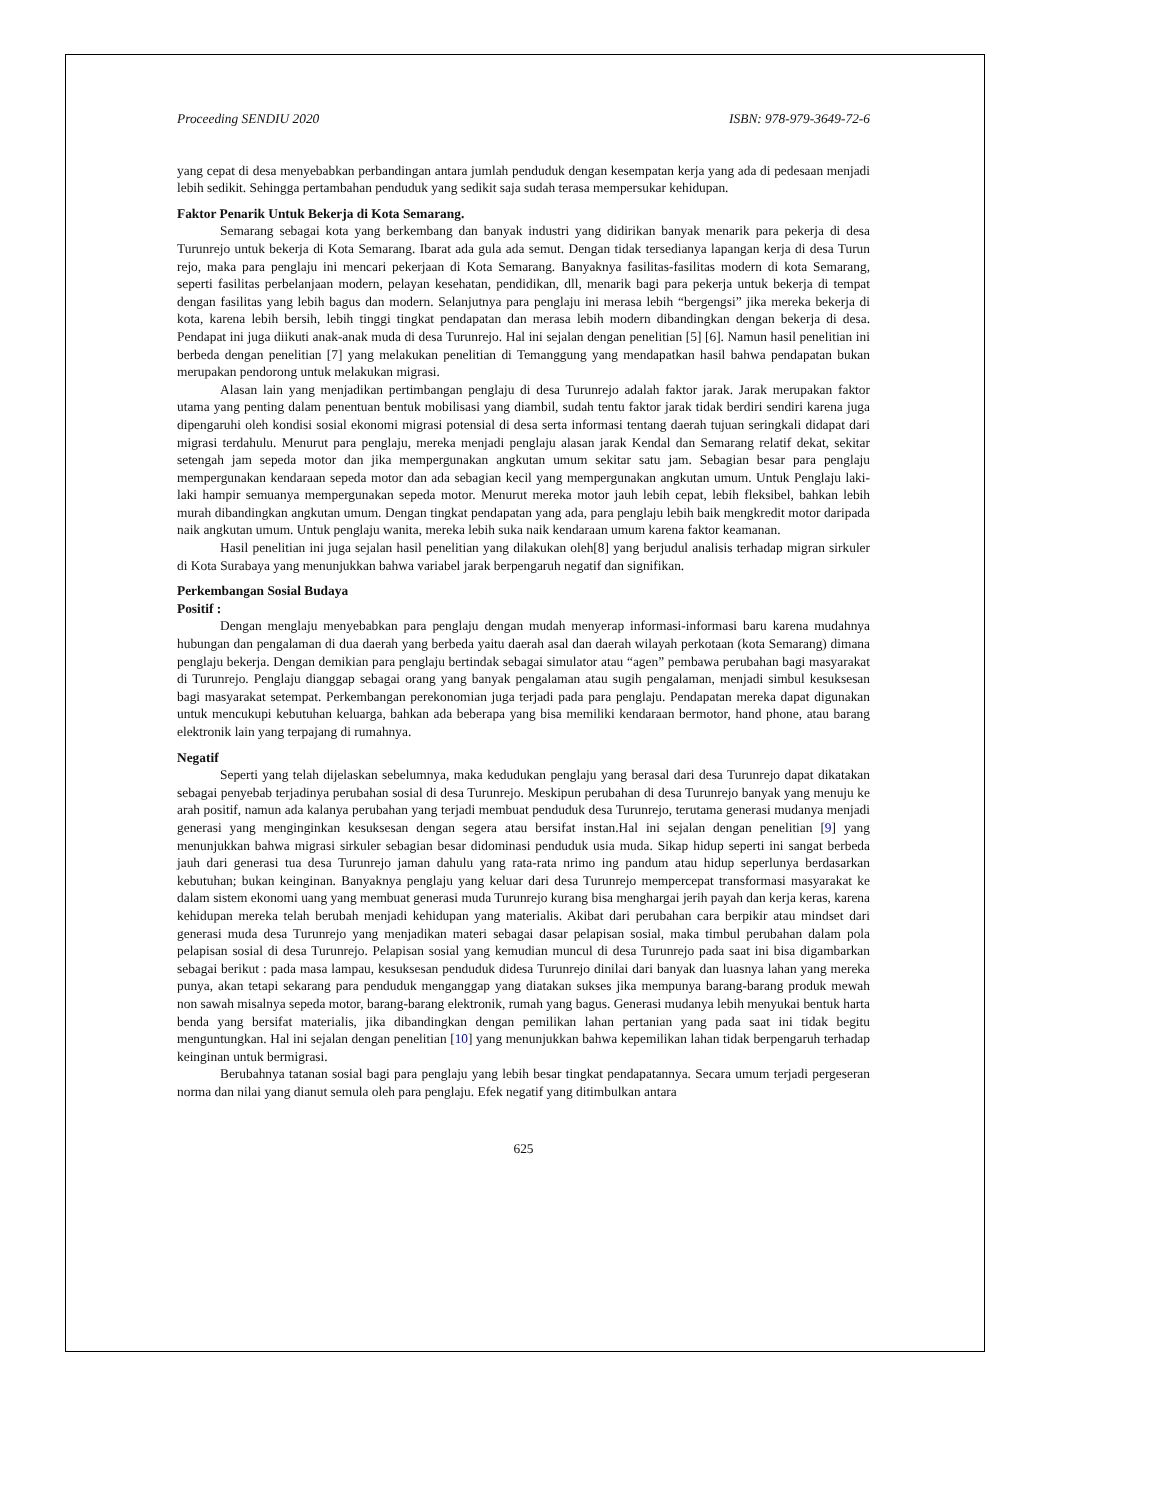Proceeding SENDIU 2020 ISBN: 978-979-3649-72-6
yang cepat di desa menyebabkan perbandingan antara jumlah penduduk dengan kesempatan kerja yang ada di pedesaan menjadi lebih sedikit. Sehingga pertambahan penduduk yang sedikit saja sudah terasa mempersukar kehidupan.
Faktor Penarik Untuk Bekerja di Kota Semarang.
Semarang sebagai kota yang berkembang dan banyak industri yang didirikan banyak menarik para pekerja di desa Turunrejo untuk bekerja di Kota Semarang. Ibarat ada gula ada semut. Dengan tidak tersedianya lapangan kerja di desa Turun rejo, maka para penglaju ini mencari pekerjaan di Kota Semarang. Banyaknya fasilitas-fasilitas modern di kota Semarang, seperti fasilitas perbelanjaan modern, pelayan kesehatan, pendidikan, dll, menarik bagi para pekerja untuk bekerja di tempat dengan fasilitas yang lebih bagus dan modern. Selanjutnya para penglaju ini merasa lebih “bergengsi” jika mereka bekerja di kota, karena lebih bersih, lebih tinggi tingkat pendapatan dan merasa lebih modern dibandingkan dengan bekerja di desa. Pendapat ini juga diikuti anak-anak muda di desa Turunrejo. Hal ini sejalan dengan penelitian [5] [6]. Namun hasil penelitian ini berbeda dengan penelitian [7] yang melakukan penelitian di Temanggung yang mendapatkan hasil bahwa pendapatan bukan merupakan pendorong untuk melakukan migrasi.
Alasan lain yang menjadikan pertimbangan penglaju di desa Turunrejo adalah faktor jarak. Jarak merupakan faktor utama yang penting dalam penentuan bentuk mobilisasi yang diambil, sudah tentu faktor jarak tidak berdiri sendiri karena juga dipengaruhi oleh kondisi sosial ekonomi migrasi potensial di desa serta informasi tentang daerah tujuan seringkali didapat dari migrasi terdahulu. Menurut para penglaju, mereka menjadi penglaju alasan jarak Kendal dan Semarang relatif dekat, sekitar setengah jam sepeda motor dan jika mempergunakan angkutan umum sekitar satu jam. Sebagian besar para penglaju mempergunakan kendaraan sepeda motor dan ada sebagian kecil yang mempergunakan angkutan umum. Untuk Penglaju laki-laki hampir semuanya mempergunakan sepeda motor. Menurut mereka motor jauh lebih cepat, lebih fleksibel, bahkan lebih murah dibandingkan angkutan umum. Dengan tingkat pendapatan yang ada, para penglaju lebih baik mengkredit motor daripada naik angkutan umum. Untuk penglaju wanita, mereka lebih suka naik kendaraan umum karena faktor keamanan.
Hasil penelitian ini juga sejalan hasil penelitian yang dilakukan oleh[8] yang berjudul analisis terhadap migran sirkuler di Kota Surabaya yang menunjukkan bahwa variabel jarak berpengaruh negatif dan signifikan.
Perkembangan Sosial Budaya
Positif :
Dengan menglaju menyebabkan para penglaju dengan mudah menyerap informasi-informasi baru karena mudahnya hubungan dan pengalaman di dua daerah yang berbeda yaitu daerah asal dan daerah wilayah perkotaan (kota Semarang) dimana penglaju bekerja. Dengan demikian para penglaju bertindak sebagai simulator atau “agen” pembawa perubahan bagi masyarakat di Turunrejo. Penglaju dianggap sebagai orang yang banyak pengalaman atau sugih pengalaman, menjadi simbul kesuksesan bagi masyarakat setempat. Perkembangan perekonomian juga terjadi pada para penglaju. Pendapatan mereka dapat digunakan untuk mencukupi kebutuhan keluarga, bahkan ada beberapa yang bisa memiliki kendaraan bermotor, hand phone, atau barang elektronik lain yang terpajang di rumahnya.
Negatif
Seperti yang telah dijelaskan sebelumnya, maka kedudukan penglaju yang berasal dari desa Turunrejo dapat dikatakan sebagai penyebab terjadinya perubahan sosial di desa Turunrejo. Meskipun perubahan di desa Turunrejo banyak yang menuju ke arah positif, namun ada kalanya perubahan yang terjadi membuat penduduk desa Turunrejo, terutama generasi mudanya menjadi generasi yang menginginkan kesuksesan dengan segera atau bersifat instan.Hal ini sejalan dengan penelitian [9] yang menunjukkan bahwa migrasi sirkuler sebagian besar didominasi penduduk usia muda. Sikap hidup seperti ini sangat berbeda jauh dari generasi tua desa Turunrejo jaman dahulu yang rata-rata nrimo ing pandum atau hidup seperlunya berdasarkan kebutuhan; bukan keinginan. Banyaknya penglaju yang keluar dari desa Turunrejo mempercepat transformasi masyarakat ke dalam sistem ekonomi uang yang membuat generasi muda Turunrejo kurang bisa menghargai jerih payah dan kerja keras, karena kehidupan mereka telah berubah menjadi kehidupan yang materialis. Akibat dari perubahan cara berpikir atau mindset dari generasi muda desa Turunrejo yang menjadikan materi sebagai dasar pelapisan sosial, maka timbul perubahan dalam pola pelapisan sosial di desa Turunrejo. Pelapisan sosial yang kemudian muncul di desa Turunrejo pada saat ini bisa digambarkan sebagai berikut : pada masa lampau, kesuksesan penduduk didesa Turunrejo dinilai dari banyak dan luasnya lahan yang mereka punya, akan tetapi sekarang para penduduk menganggap yang diatakan sukses jika mempunya barang-barang produk mewah non sawah misalnya sepeda motor, barang-barang elektronik, rumah yang bagus. Generasi mudanya lebih menyukai bentuk harta benda yang bersifat materialis, jika dibandingkan dengan pemilikan lahan pertanian yang pada saat ini tidak begitu menguntungkan. Hal ini sejalan dengan penelitian [10] yang menunjukkan bahwa kepemilikan lahan tidak berpengaruh terhadap keinginan untuk bermigrasi.
Berubahnya tatanan sosial bagi para penglaju yang lebih besar tingkat pendapatannya. Secara umum terjadi pergeseran norma dan nilai yang dianut semula oleh para penglaju. Efek negatif yang ditimbulkan antara
625